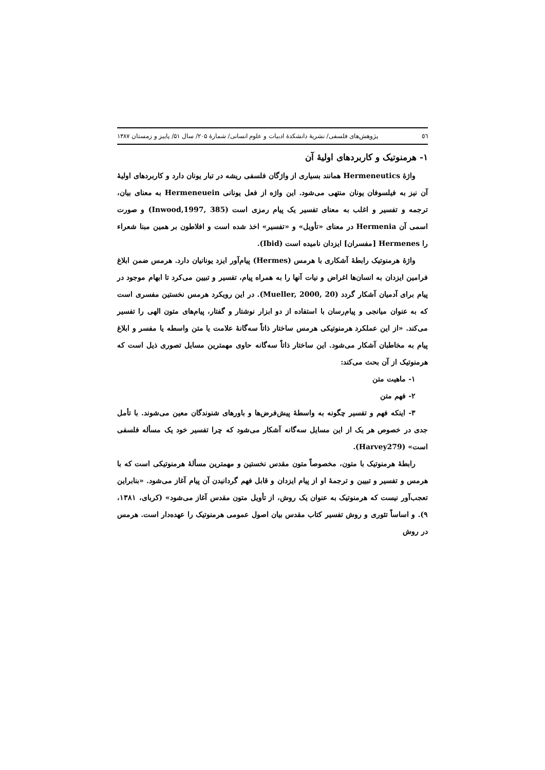٥٦ پژوهش‌های فلسفی/ نشریهٔ دانشکدهٔ ادبیات و علوم انسانی/ شمارهٔ ۲۰۵/ سال ۵۱/ پاییز و زمستان ۱۳۸۷
۱- هرمنوتیک و کاربردهای اولیهٔ آن
واژهٔ Hermeneutics همانند بسیاری از واژگان فلسفی ریشه در تبار یونان دارد و کاربردهای اولیهٔ آن نیز به فیلسوفان یونان منتهی می‌شود. این واژه از فعل یونانی Hermeneuein به معنای بیان، ترجمه و تفسیر و اغلب به معنای تفسیر یک پیام رمزی است (Inwood,1997, 385) و صورت اسمی آن Hermenia در معنای «تأویل» و «تفسیر» اخذ شده است و افلاطون بر همین مبنا شعراء را Hermenes [مفسران] ایزدان نامیده است (Ibid).
واژهٔ هرمنوتیک رابطهٔ آشکاری با هرمس (Hermes) پیام‌آور ایزد یونانیان دارد. هرمس ضمن ابلاغ فرامین ایزدان به انسان‌ها اغراض و نیات آنها را به همراه پیام، تفسیر و تبیین می‌کرد تا ابهام موجود در پیام برای آدمیان آشکار گردد (Mueller, 2000, 20). در این رویکرد هرمس نخستین مفسری است که به عنوان میانجی و پیام‌رسان با استفاده از دو ابزار نوشتار و گفتار، پیام‌های متون الهی را تفسیر می‌کند. «از این عملکرد هرمنوتیکی هرمس ساختار ذاتاً سه‌گانهٔ علامت یا متن واسطه یا مفسر و ابلاغ پیام به مخاطبان آشکار می‌شود. این ساختار ذاتاً سه‌گانه حاوی مهمترین مسایل تصوری ذیل است که هرمنوتیک از آن بحث می‌کند:
۱- ماهیت متن
۲- فهم متن
۳- اینکه فهم و تفسیر چگونه به واسطهٔ پیش‌فرض‌ها و باورهای شنوندگان معین می‌شوند. با تأمل جدی در خصوص هر یک از این مسایل سه‌گانه آشکار می‌شود که چرا تفسیر خود یک مسأله فلسفی است» (Harvey279).
رابطهٔ هرمنوتیک با متون، مخصوصاً متون مقدس نخستین و مهمترین مسألهٔ هرمنوتیکی است که با هرمس و تفسیر و تبیین و ترجمهٔ او از پیام ایزدان و قابل فهم گردانیدن آن پیام آغاز می‌شود. «بنابراین تعجب‌آور نیست که هرمنوتیک به عنوان یک روش، از تأویل متون مقدس آغاز می‌شود» (کربای، ۱۳۸۱، ۹). و اساساً تئوری و روش تفسیر کتاب مقدس بیان اصول عمومی هرمنوتیک را عهده‌دار است. هرمس در روش